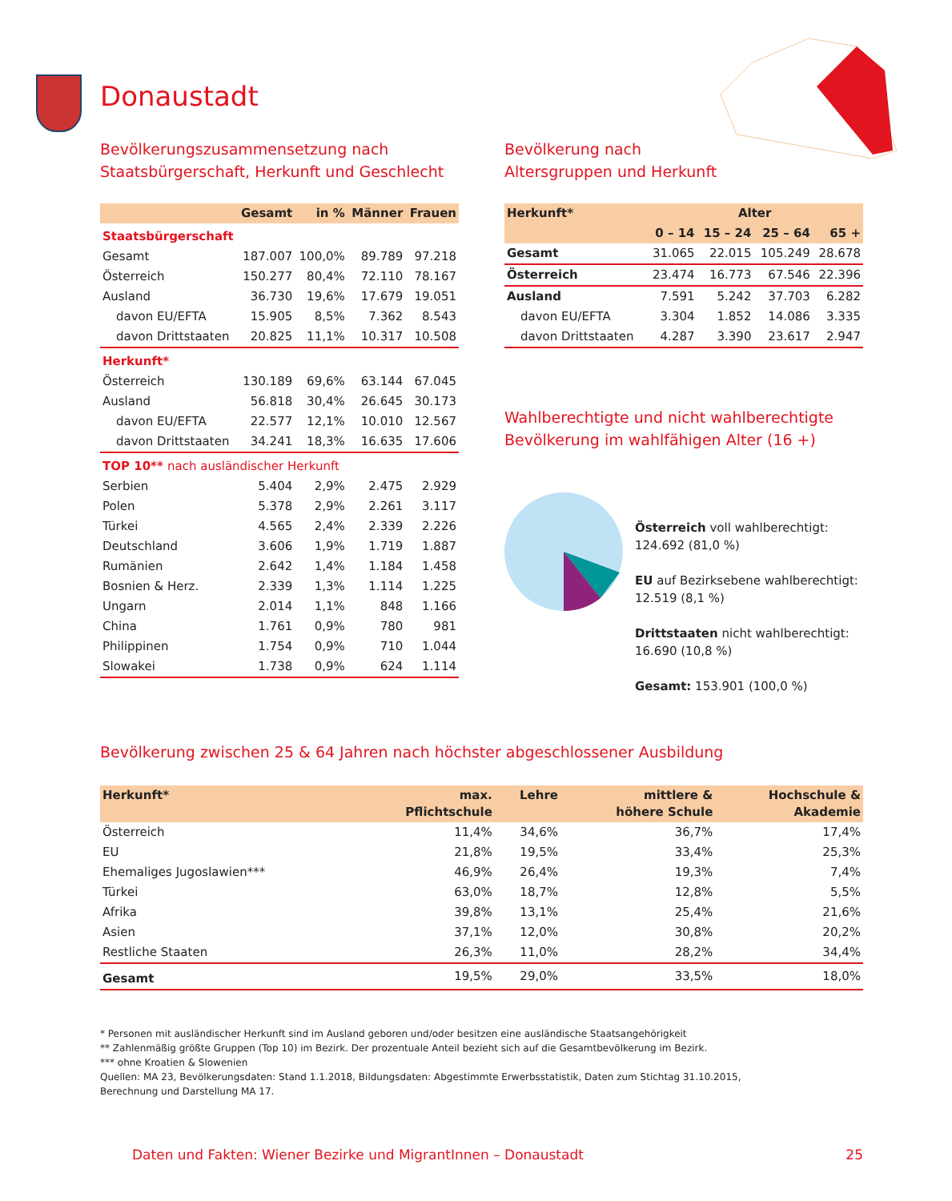Donaustadt
Bevölkerungszusammensetzung nach
Staatsbürgerschaft, Herkunft und Geschlecht
| | Gesamt | in % | Männer | Frauen |
| --- | --- | --- | --- | --- |
| Staatsbürgerschaft | | | | |
| Gesamt | 187.007 | 100,0% | 89.789 | 97.218 |
| Österreich | 150.277 | 80,4% | 72.110 | 78.167 |
| Ausland | 36.730 | 19,6% | 17.679 | 19.051 |
| davon EU/EFTA | 15.905 | 8,5% | 7.362 | 8.543 |
| davon Drittstaaten | 20.825 | 11,1% | 10.317 | 10.508 |
| Herkunft* | | | | |
| Österreich | 130.189 | 69,6% | 63.144 | 67.045 |
| Ausland | 56.818 | 30,4% | 26.645 | 30.173 |
| davon EU/EFTA | 22.577 | 12,1% | 10.010 | 12.567 |
| davon Drittstaaten | 34.241 | 18,3% | 16.635 | 17.606 |
| TOP 10** nach ausländischer Herkunft | | | | |
| Serbien | 5.404 | 2,9% | 2.475 | 2.929 |
| Polen | 5.378 | 2,9% | 2.261 | 3.117 |
| Türkei | 4.565 | 2,4% | 2.339 | 2.226 |
| Deutschland | 3.606 | 1,9% | 1.719 | 1.887 |
| Rumänien | 2.642 | 1,4% | 1.184 | 1.458 |
| Bosnien & Herz. | 2.339 | 1,3% | 1.114 | 1.225 |
| Ungarn | 2.014 | 1,1% | 848 | 1.166 |
| China | 1.761 | 0,9% | 780 | 981 |
| Philippinen | 1.754 | 0,9% | 710 | 1.044 |
| Slowakei | 1.738 | 0,9% | 624 | 1.114 |
Bevölkerung nach
Altersgruppen und Herkunft
| Herkunft* | Alter | | | |
| --- | --- | --- | --- | --- |
| | 0 – 14 | 15 – 24 | 25 – 64 | 65 + |
| Gesamt | 31.065 | 22.015 | 105.249 | 28.678 |
| Österreich | 23.474 | 16.773 | 67.546 | 22.396 |
| Ausland | 7.591 | 5.242 | 37.703 | 6.282 |
| davon EU/EFTA | 3.304 | 1.852 | 14.086 | 3.335 |
| davon Drittstaaten | 4.287 | 3.390 | 23.617 | 2.947 |
Wahlberechtigte und nicht wahlberechtigte
Bevölkerung im wahlfähigen Alter (16 +)
Österreich voll wahlberechtigt:
124.692 (81,0 %)
EU auf Bezirksebene wahlberechtigt:
12.519 (8,1 %)
Drittstaaten nicht wahlberechtigt:
16.690 (10,8 %)
Gesamt: 153.901 (100,0 %)
Bevölkerung zwischen 25 & 64 Jahren nach höchster abgeschlossener Ausbildung
| Herkunft* | max. Pflichtschule | Lehre | mittlere & höhere Schule | Hochschule & Akademie |
| --- | --- | --- | --- | --- |
| Österreich | 11,4% | 34,6% | 36,7% | 17,4% |
| EU | 21,8% | 19,5% | 33,4% | 25,3% |
| Ehemaliges Jugoslawien*** | 46,9% | 26,4% | 19,3% | 7,4% |
| Türkei | 63,0% | 18,7% | 12,8% | 5,5% |
| Afrika | 39,8% | 13,1% | 25,4% | 21,6% |
| Asien | 37,1% | 12,0% | 30,8% | 20,2% |
| Restliche Staaten | 26,3% | 11,0% | 28,2% | 34,4% |
| Gesamt | 19,5% | 29,0% | 33,5% | 18,0% |
* Personen mit ausländischer Herkunft sind im Ausland geboren und/oder besitzen eine ausländische Staatsangehörigkeit
** Zahlenmäßig größte Gruppen (Top 10) im Bezirk. Der prozentuale Anteil bezieht sich auf die Gesamtbevölkerung im Bezirk.
*** ohne Kroatien & Slowenien
Quellen: MA 23, Bevölkerungsdaten: Stand 1.1.2018, Bildungsdaten: Abgestimmte Erwerbsstatistik, Daten zum Stichtag 31.10.2015,
Berechnung und Darstellung MA 17.
Daten und Fakten: Wiener Bezirke und MigrantInnen – Donaustadt 25